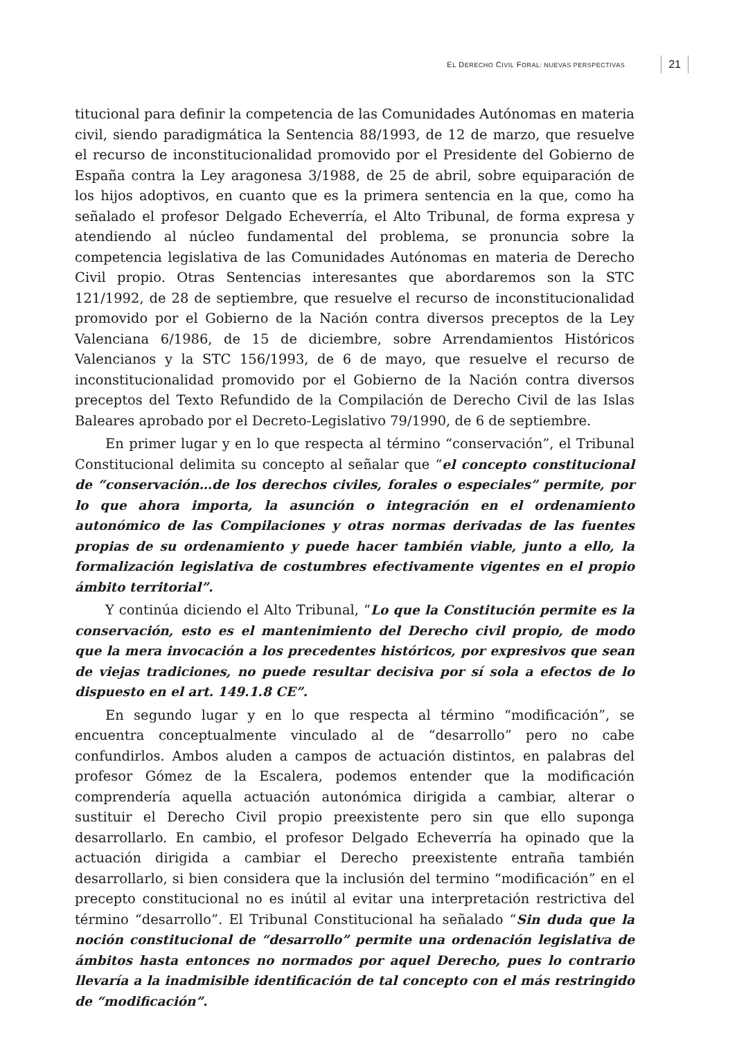EL DERECHO CIVIL FORAL: NUEVAS PERSPECTIVAS 21
titucional para definir la competencia de las Comunidades Autónomas en materia civil, siendo paradigmática la Sentencia 88/1993, de 12 de marzo, que resuelve el recurso de inconstitucionalidad promovido por el Presidente del Gobierno de España contra la Ley aragonesa 3/1988, de 25 de abril, sobre equiparación de los hijos adoptivos, en cuanto que es la primera sentencia en la que, como ha señalado el profesor Delgado Echeverría, el Alto Tribunal, de forma expresa y atendiendo al núcleo fundamental del problema, se pronuncia sobre la competencia legislativa de las Comunidades Autónomas en materia de Derecho Civil propio. Otras Sentencias interesantes que abordaremos son la STC 121/1992, de 28 de septiembre, que resuelve el recurso de inconstitucionalidad promovido por el Gobierno de la Nación contra diversos preceptos de la Ley Valenciana 6/1986, de 15 de diciembre, sobre Arrendamientos Históricos Valencianos y la STC 156/1993, de 6 de mayo, que resuelve el recurso de inconstitucionalidad promovido por el Gobierno de la Nación contra diversos preceptos del Texto Refundido de la Compilación de Derecho Civil de las Islas Baleares aprobado por el Decreto-Legislativo 79/1990, de 6 de septiembre.
En primer lugar y en lo que respecta al término “conservación”, el Tribunal Constitucional delimita su concepto al señalar que “el concepto constitucional de “conservación…de los derechos civiles, forales o especiales” permite, por lo que ahora importa, la asunción o integración en el ordenamiento autonómico de las Compilaciones y otras normas derivadas de las fuentes propias de su ordenamiento y puede hacer también viable, junto a ello, la formalización legislativa de costumbres efectivamente vigentes en el propio ámbito territorial”.
Y continúa diciendo el Alto Tribunal, “Lo que la Constitución permite es la conservación, esto es el mantenimiento del Derecho civil propio, de modo que la mera invocación a los precedentes históricos, por expresivos que sean de viejas tradiciones, no puede resultar decisiva por sí sola a efectos de lo dispuesto en el art. 149.1.8 CE”.
En segundo lugar y en lo que respecta al término “modificación”, se encuentra conceptualmente vinculado al de “desarrollo” pero no cabe confundirlos. Ambos aluden a campos de actuación distintos, en palabras del profesor Gómez de la Escalera, podemos entender que la modificación comprendería aquella actuación autonómica dirigida a cambiar, alterar o sustituir el Derecho Civil propio preexistente pero sin que ello suponga desarrollarlo. En cambio, el profesor Delgado Echeverría ha opinado que la actuación dirigida a cambiar el Derecho preexistente entraña también desarrollarlo, si bien considera que la inclusión del termino “modificación” en el precepto constitucional no es inútil al evitar una interpretación restrictiva del término “desarrollo”. El Tribunal Constitucional ha señalado “Sin duda que la noción constitucional de “desarrollo” permite una ordenación legislativa de ámbitos hasta entonces no normados por aquel Derecho, pues lo contrario llevaría a la inadmisible identificación de tal concepto con el más restringido de “modificación”.